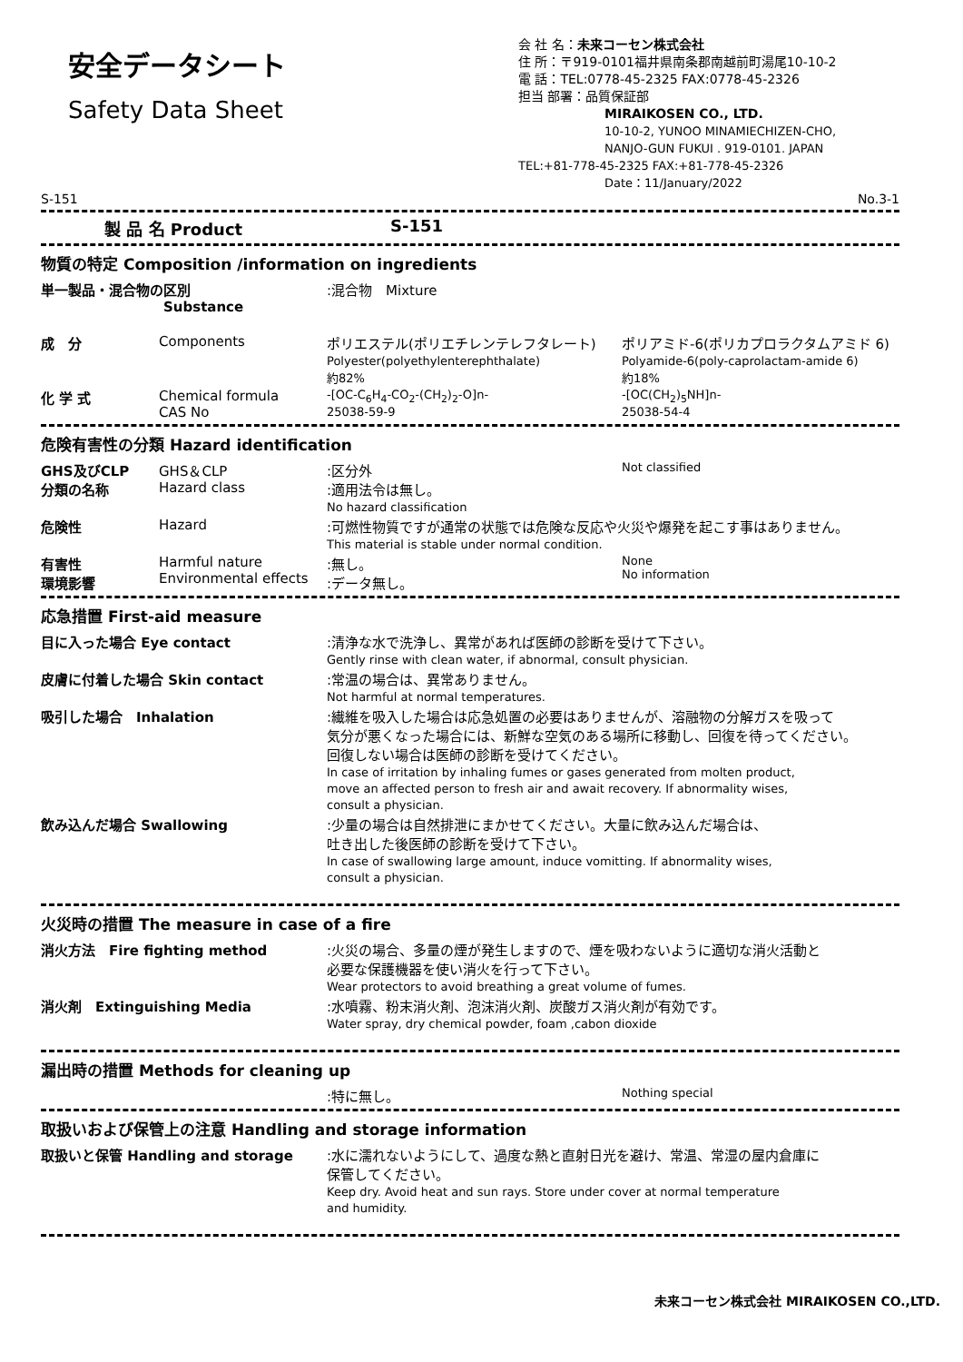安全データシート
Safety Data Sheet
会 社 名：未来コーセン株式会社
住 所：〒919-0101福井県南条郡南越前町湯尾10-10-2
電 話：TEL:0778-45-2325 FAX:0778-45-2326
担当 部署：品質保証部
MIRAIKOSEN CO., LTD.
10-10-2, YUNOO MINAMIECHIZEN-CHO,
NANJO-GUN FUKUI . 919-0101. JAPAN
TEL:+81-778-45-2325 FAX:+81-778-45-2326
Date：11/January/2022
S-151 No.3-1
製 品 名 Product S-151
物質の特定 Composition /information on ingredients
単一製品・混合物の区別
Substance:混合物　Mixture
成　分 Components ポリエステル(ポリエチレンテレフタレート)
Polyester(polyethylenterephthalate)
約82% ポリアミド-6(ポリカプロラクタムアミド 6)
Polyamide-6(poly-caprolactam-amide 6)
約18%
化 学 式 Chemical formula
CAS No -[OC-C<sub>6</sub>H<sub>4</sub>-CO<sub>2</sub>-(CH<sub>2</sub>)<sub>2</sub>-O]n-
25038-59-9 -[OC(CH<sub>2</sub>)<sub>5</sub>NH]n-
25038-54-4
危険有害性の分類 Hazard identification
GHS及びCLP
分類の名称 GHS＆CLP
Hazard class:区分外
:適用法令は無し。
No hazard classification Not classified
危険性 Hazard:可燃性物質ですが通常の状態では危険な反応や火災や爆発を起こす事はありません。
This material is stable under normal condition.
有害性
環境影響 Harmful nature
Environmental effects:無し。
:データ無し。 None
No information
応急措置 First-aid measure
目に入った場合 Eye contact:清浄な水で洗浄し、異常があれば医師の診断を受けて下さい。
Gently rinse with clean water, if abnormal, consult physician.
皮膚に付着した場合 Skin contact:常温の場合は、異常ありません。
Not harmful at normal temperatures.
吸引した場合　Inhalation:繊維を吸入した場合は応急処置の必要はありませんが、溶融物の分解ガスを吸って
気分が悪くなった場合には、新鮮な空気のある場所に移動し、回復を待ってください。
回復しない場合は医師の診断を受けてください。
In case of irritation by inhaling fumes or gases generated from molten product,
move an affected person to fresh air and await recovery. If abnormality wises,
consult a physician.
飲み込んだ場合 Swallowing:少量の場合は自然排泄にまかせてください。大量に飲み込んだ場合は、
吐き出した後医師の診断を受けて下さい。
In case of swallowing large amount, induce vomitting. If abnormality wises,
consult a physician.
火災時の措置 The measure in case of a fire
消火方法　Fire fighting method:火災の場合、多量の煙が発生しますので、煙を吸わないように適切な消火活動と
必要な保護機器を使い消火を行って下さい。
Wear protectors to avoid breathing a great volume of fumes.
消火剤　Extinguishing Media:水噴霧、粉末消火剤、泡沫消火剤、炭酸ガス消火剤が有効です。
Water spray, dry chemical powder, foam ,cabon dioxide
漏出時の措置 Methods for cleaning up
:特に無し。 Nothing special
取扱いおよび保管上の注意 Handling and storage information
取扱いと保管 Handling and storage:水に濡れないようにして、過度な熱と直射日光を避け、常温、常湿の屋内倉庫に
保管してください。
Keep dry. Avoid heat and sun rays. Store under cover at normal temperature
and humidity.
未来コーセン株式会社 MIRAIKOSEN CO.,LTD.